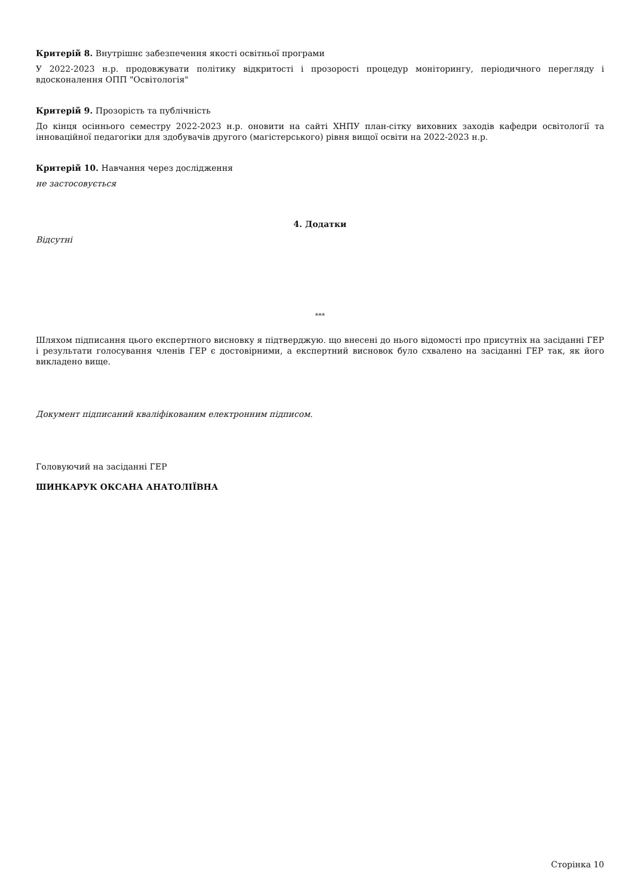Критерій 8. Внутрішнє забезпечення якості освітньої програми
У 2022-2023 н.р. продовжувати політику відкритості і прозорості процедур моніторингу, періодичного перегляду і вдосконалення ОПП "Освітологія"
Критерій 9. Прозорість та публічність
До кінця осіннього семестру 2022-2023 н.р. оновити на сайті ХНПУ план-сітку виховних заходів кафедри освітології та інноваційної педагогіки для здобувачів другого (магістерського) рівня вищої освіти на 2022-2023 н.р.
Критерій 10. Навчання через дослідження
не застосовується
4. Додатки
Відсутні
***
Шляхом підписання цього експертного висновку я підтверджую. що внесені до нього відомості про присутніх на засіданні ГЕР і результати голосування членів ГЕР є достовірними, а експертний висновок було схвалено на засіданні ГЕР так, як його викладено вище.
Документ підписаний кваліфікованим електронним підписом.
Головуючий на засіданні ГЕР
ШИНКАРУК ОКСАНА АНАТОЛІЇВНА
Сторінка 10